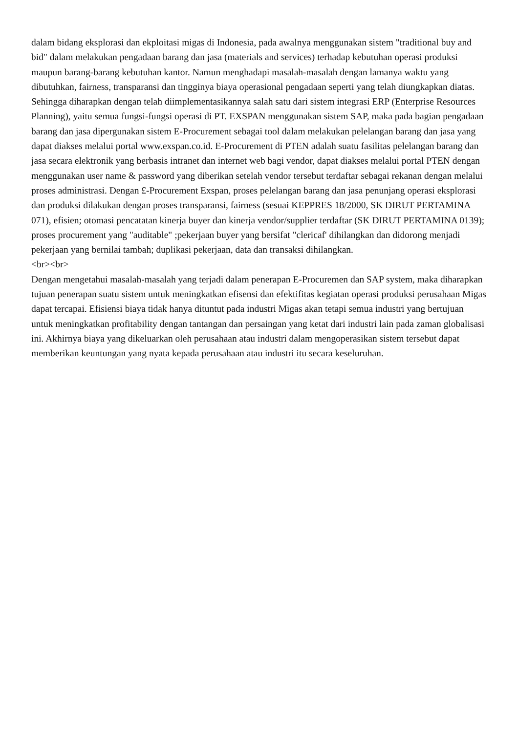dalam bidang eksplorasi dan ekploitasi migas di Indonesia, pada awalnya menggunakan sistem "traditional buy and bid" dalam melakukan pengadaan barang dan jasa (materials and services) terhadap kebutuhan operasi produksi maupun barang-barang kebutuhan kantor. Namun menghadapi masalah-masalah dengan lamanya waktu yang dibutuhkan, fairness, transparansi dan tingginya biaya operasional pengadaan seperti yang telah diungkapkan diatas. Sehingga diharapkan dengan telah diimplementasikannya salah satu dari sistem integrasi ERP (Enterprise Resources Planning), yaitu semua fungsi-fungsi operasi di PT. EXSPAN menggunakan sistem SAP, maka pada bagian pengadaan barang dan jasa dipergunakan sistem E-Procurement sebagai tool dalam melakukan pelelangan barang dan jasa yang dapat diakses melalui portal www.exspan.co.id. E-Procurement di PTEN adalah suatu fasilitas pelelangan barang dan jasa secara elektronik yang berbasis intranet dan internet web bagi vendor, dapat diakses melalui portal PTEN dengan menggunakan user name & password yang diberikan setelah vendor tersebut terdaftar sebagai rekanan dengan melalui proses administrasi. Dengan £-Procurement Exspan, proses pelelangan barang dan jasa penunjang operasi eksplorasi dan produksi dilakukan dengan proses transparansi, fairness (sesuai KEPPRES 18/2000, SK DIRUT PERTAMINA 071), efisien; otomasi pencatatan kinerja buyer dan kinerja vendor/supplier terdaftar (SK DIRUT PERTAMINA 0139); proses procurement yang "auditable" ;pekerjaan buyer yang bersifat "clericaf' dihilangkan dan didorong menjadi pekerjaan yang bernilai tambah; duplikasi pekerjaan, data dan transaksi dihilangkan.
<br><br>
Dengan mengetahui masalah-masalah yang terjadi dalam penerapan E-Procuremen dan SAP system, maka diharapkan tujuan penerapan suatu sistem untuk meningkatkan efisensi dan efektifitas kegiatan operasi produksi perusahaan Migas dapat tercapai. Efisiensi biaya tidak hanya dituntut pada industri Migas akan tetapi semua industri yang bertujuan untuk meningkatkan profitability dengan tantangan dan persaingan yang ketat dari industri lain pada zaman globalisasi ini. Akhirnya biaya yang dikeluarkan oleh perusahaan atau industri dalam mengoperasikan sistem tersebut dapat memberikan keuntungan yang nyata kepada perusahaan atau industri itu secara keseluruhan.